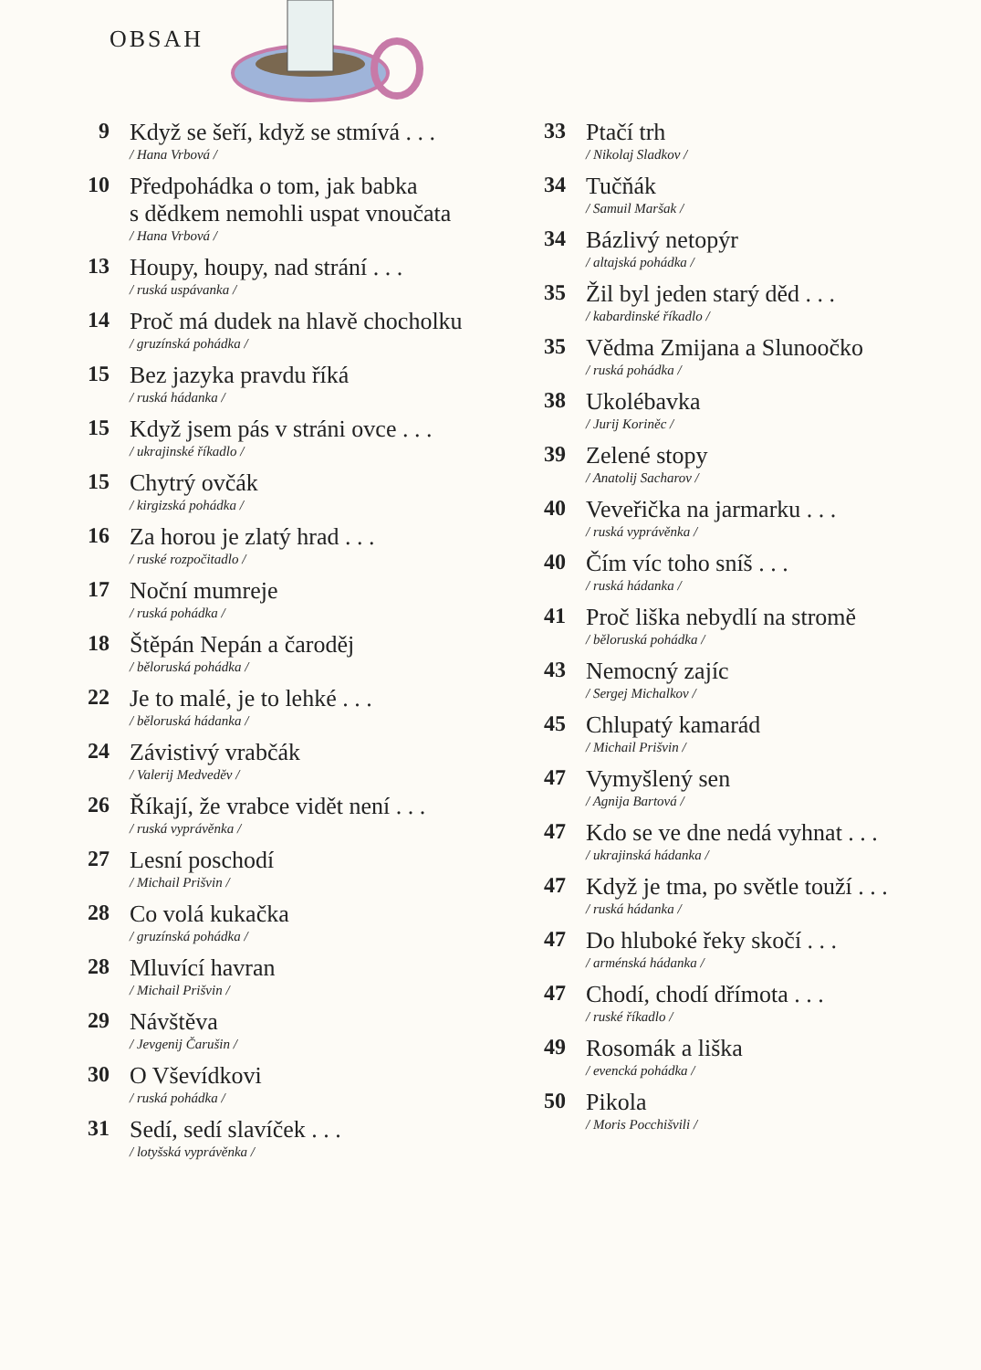OBSAH
9
Když se šeří, když se stmívá . . .
/ Hana Vrbová /
10
Předpohádka o tom, jak babka
s dědkem nemohli uspat vnoučata
/ Hana Vrbová /
13
Houpy, houpy, nad strání . . .
/ ruská uspávanka /
14
Proč má dudek na hlavě chocholku
/ gruzínská pohádka /
15
Bez jazyka pravdu říká
/ ruská hádanka /
15
Když jsem pás v stráni ovce . . .
/ ukrajinské říkadlo /
15
Chytrý ovčák
/ kirgizská pohádka /
16
Za horou je zlatý hrad . . .
/ ruské rozpočitadlo /
17
Noční mumreje
/ ruská pohádka /
18
Štěpán Nepán a čaroděj
/ běloruská pohádka /
22
Je to malé, je to lehké . . .
/ běloruská hádanka /
24
Závistivý vrabčák
/ Valerij Medveděv /
26
Říkají, že vrabce vidět není . . .
/ ruská vyprávěnka /
27
Lesní poschodí
/ Michail Prišvin /
28
Co volá kukačka
/ gruzínská pohádka /
28
Mluvící havran
/ Michail Prišvin /
29
Návštěva
/ Jevgenij Čarušin /
30
O Vševídkovi
/ ruská pohádka /
31
Sedí, sedí slavíček . . .
/ lotyšská vyprávěnka /
33
Ptačí trh
/ Nikolaj Sladkov /
34
Tučňák
/ Samuil Maršak /
34
Bázlivý netopýr
/ altajská pohádka /
35
Žil byl jeden starý děd . . .
/ kabardinské říkadlo /
35
Vědma Zmijana a Slunoočko
/ ruská pohádka /
38
Ukolébavka
/ Jurij Koriněc /
39
Zelené stopy
/ Anatolij Sacharov /
40
Veveřička na jarmarku . . .
/ ruská vyprávěnka /
40
Čím víc toho sníš . . .
/ ruská hádanka /
41
Proč liška nebydlí na stromě
/ běloruská pohádka /
43
Nemocný zajíc
/ Sergej Michalkov /
45
Chlupatý kamarád
/ Michail Prišvin /
47
Vymyšlený sen
/ Agnija Bartová /
47
Kdo se ve dne nedá vyhnat . . .
/ ukrajinská hádanka /
47
Když je tma, po světle touží . . .
/ ruská hádanka /
47
Do hluboké řeky skočí . . .
/ arménská hádanka /
47
Chodí, chodí dřímota . . .
/ ruské říkadlo /
49
Rosomák a liška
/ evencká pohádka /
50
Pikola
/ Moris Pocchišvili /